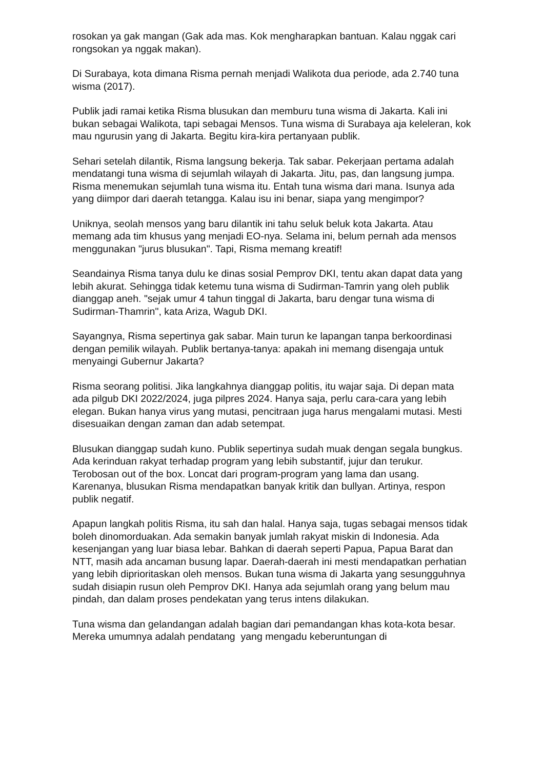rosokan ya gak mangan (Gak ada mas. Kok mengharapkan bantuan. Kalau nggak cari rongsokan ya nggak makan).
Di Surabaya, kota dimana Risma pernah menjadi Walikota dua periode, ada 2.740 tuna wisma (2017).
Publik jadi ramai ketika Risma blusukan dan memburu tuna wisma di Jakarta. Kali ini bukan sebagai Walikota, tapi sebagai Mensos. Tuna wisma di Surabaya aja keleleran, kok mau ngurusin yang di Jakarta. Begitu kira-kira pertanyaan publik.
Sehari setelah dilantik, Risma langsung bekerja. Tak sabar. Pekerjaan pertama adalah mendatangi tuna wisma di sejumlah wilayah di Jakarta. Jitu, pas, dan langsung jumpa. Risma menemukan sejumlah tuna wisma itu. Entah tuna wisma dari mana. Isunya ada yang diimpor dari daerah tetangga. Kalau isu ini benar, siapa yang mengimpor?
Uniknya, seolah mensos yang baru dilantik ini tahu seluk beluk kota Jakarta. Atau memang ada tim khusus yang menjadi EO-nya. Selama ini, belum pernah ada mensos menggunakan "jurus blusukan". Tapi, Risma memang kreatif!
Seandainya Risma tanya dulu ke dinas sosial Pemprov DKI, tentu akan dapat data yang lebih akurat. Sehingga tidak ketemu tuna wisma di Sudirman-Tamrin yang oleh publik dianggap aneh. "sejak umur 4 tahun tinggal di Jakarta, baru dengar tuna wisma di Sudirman-Thamrin", kata Ariza, Wagub DKI.
Sayangnya, Risma sepertinya gak sabar. Main turun ke lapangan tanpa berkoordinasi dengan pemilik wilayah. Publik bertanya-tanya: apakah ini memang disengaja untuk menyaingi Gubernur Jakarta?
Risma seorang politisi. Jika langkahnya dianggap politis, itu wajar saja. Di depan mata ada pilgub DKI 2022/2024, juga pilpres 2024. Hanya saja, perlu cara-cara yang lebih elegan. Bukan hanya virus yang mutasi, pencitraan juga harus mengalami mutasi. Mesti disesuaikan dengan zaman dan adab setempat.
Blusukan dianggap sudah kuno. Publik sepertinya sudah muak dengan segala bungkus. Ada kerinduan rakyat terhadap program yang lebih substantif, jujur dan terukur. Terobosan out of the box. Loncat dari program-program yang lama dan usang. Karenanya, blusukan Risma mendapatkan banyak kritik dan bullyan. Artinya, respon publik negatif.
Apapun langkah politis Risma, itu sah dan halal. Hanya saja, tugas sebagai mensos tidak boleh dinomorduakan. Ada semakin banyak jumlah rakyat miskin di Indonesia. Ada kesenjangan yang luar biasa lebar. Bahkan di daerah seperti Papua, Papua Barat dan NTT, masih ada ancaman busung lapar. Daerah-daerah ini mesti mendapatkan perhatian yang lebih diprioritaskan oleh mensos. Bukan tuna wisma di Jakarta yang sesungguhnya sudah disiapin rusun oleh Pemprov DKI. Hanya ada sejumlah orang yang belum mau pindah, dan dalam proses pendekatan yang terus intens dilakukan.
Tuna wisma dan gelandangan adalah bagian dari pemandangan khas kota-kota besar. Mereka umumnya adalah pendatang yang mengadu keberuntungan di